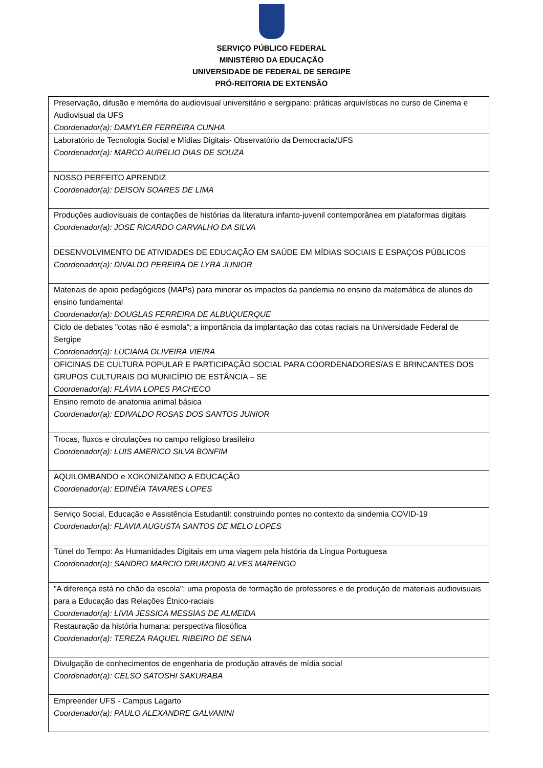SERVIÇO PÚBLICO FEDERAL
MINISTÉRIO DA EDUCAÇÃO
UNIVERSIDADE DE FEDERAL DE SERGIPE
PRÓ-REITORIA DE EXTENSÃO
| Preservação, difusão e memória do audiovisual universitário e sergipano: práticas arquivísticas no curso de Cinema e Audiovisual da UFS Coordenador(a): DAMYLER FERREIRA CUNHA |
| Laboratório de Tecnologia Social e Mídias Digitais- Observatório da Democracia/UFS Coordenador(a): MARCO AURELIO DIAS DE SOUZA |
| NOSSO PERFEITO APRENDIZ Coordenador(a): DEISON SOARES DE LIMA |
| Produções audiovisuais de contações de histórias da literatura infanto-juvenil contemporânea em plataformas digitais Coordenador(a): JOSE RICARDO CARVALHO DA SILVA |
| DESENVOLVIMENTO DE ATIVIDADES DE EDUCAÇÃO EM SAÚDE EM MÍDIAS SOCIAIS E ESPAÇOS PÚBLICOS Coordenador(a): DIVALDO PEREIRA DE LYRA JUNIOR |
| Materiais de apoio pedagógicos (MAPs) para minorar os impactos da pandemia no ensino da matemática de alunos do ensino fundamental Coordenador(a): DOUGLAS FERREIRA DE ALBUQUERQUE |
| Ciclo de debates "cotas não é esmola": a importância da implantação das cotas raciais na Universidade Federal de Sergipe Coordenador(a): LUCIANA OLIVEIRA VIEIRA |
| OFICINAS DE CULTURA POPULAR E PARTICIPAÇÃO SOCIAL PARA COORDENADORES/AS E BRINCANTES DOS GRUPOS CULTURAIS DO MUNICÍPIO DE ESTÂNCIA – SE Coordenador(a): FLÁVIA LOPES PACHECO |
| Ensino remoto de anatomia animal básica Coordenador(a): EDIVALDO ROSAS DOS SANTOS JUNIOR |
| Trocas, fluxos e circulações no campo religioso brasileiro Coordenador(a): LUIS AMERICO SILVA BONFIM |
| AQUILOMBANDO e XOKONIZANDO A EDUCAÇÃO Coordenador(a): EDINÉIA TAVARES LOPES |
| Serviço Social, Educação e Assistência Estudantil: construindo pontes no contexto da sindemia COVID-19 Coordenador(a): FLAVIA AUGUSTA SANTOS DE MELO LOPES |
| Túnel do Tempo: As Humanidades Digitais em uma viagem pela história da Língua Portuguesa Coordenador(a): SANDRO MARCIO DRUMOND ALVES MARENGO |
| "A diferença está no chão da escola": uma proposta de formação de professores e de produção de materiais audiovisuais para a Educação das Relações Étnico-raciais Coordenador(a): LIVIA JESSICA MESSIAS DE ALMEIDA |
| Restauração da história humana: perspectiva filosófica Coordenador(a): TEREZA RAQUEL RIBEIRO DE SENA |
| Divulgação de conhecimentos de engenharia de produção através de mídia social Coordenador(a): CELSO SATOSHI SAKURABA |
| Empreender UFS - Campus Lagarto Coordenador(a): PAULO ALEXANDRE GALVANINI |